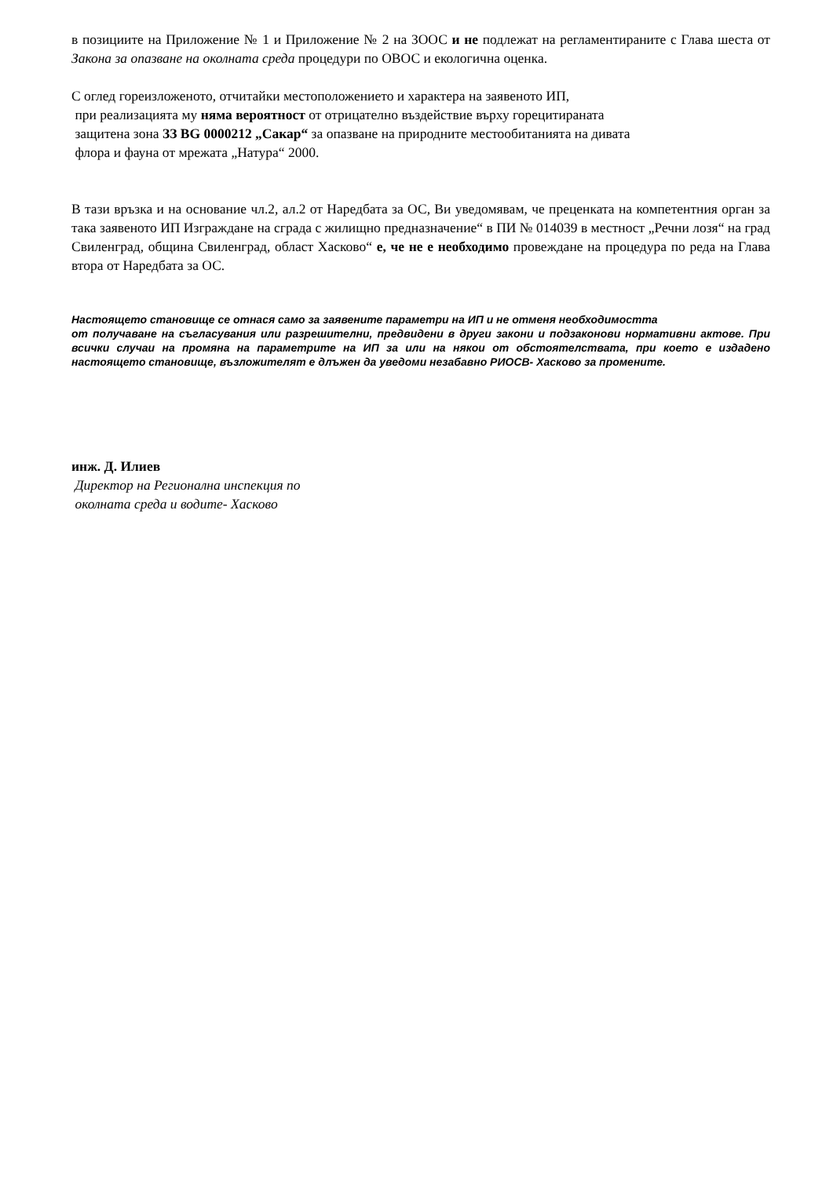в позициите на Приложение № 1 и Приложение № 2 на ЗООС и не подлежат на регламентираните с Глава шеста от Закона за опазване на околната среда процедури по ОВОС и екологична оценка.
С оглед гореизложеното, отчитайки местоположението и характера на заявеното ИП,
при реализацията му няма вероятност от отрицателно въздействие върху горецитираната
защитена зона ЗЗ BG 0000212 „Сакар“ за опазване на природните местообитанията на дивата
флора и фауна от мрежата „Натура“ 2000.
В тази връзка и на основание чл.2, ал.2 от Наредбата за ОС, Ви уведомявам, че преценката на компетентния орган за така заявеното ИП Изграждане на сграда с жилищно предназначение“ в ПИ № 014039 в местност „Речни лозя“ на град Свиленград, община Свиленград, област Хасково“ е, че не е необходимо провеждане на процедура по реда на Глава втора от Наредбата за ОС.
Настоящето становище се отнася само за заявените параметри на ИП и не отменя необходимостта
от получаване на съгласувания или разрешителни, предвидени в други закони и подзаконови нормативни актове. При всички случаи на промяна на параметрите на ИП за или на някои от обстоятелствата, при което е издадено настоящето становище, възложителят е длъжен да уведоми незабавно РИОСВ- Хасково за промените.
инж. Д. Илиев
Директор на Регионална инспекция по
околната среда и водите- Хасково